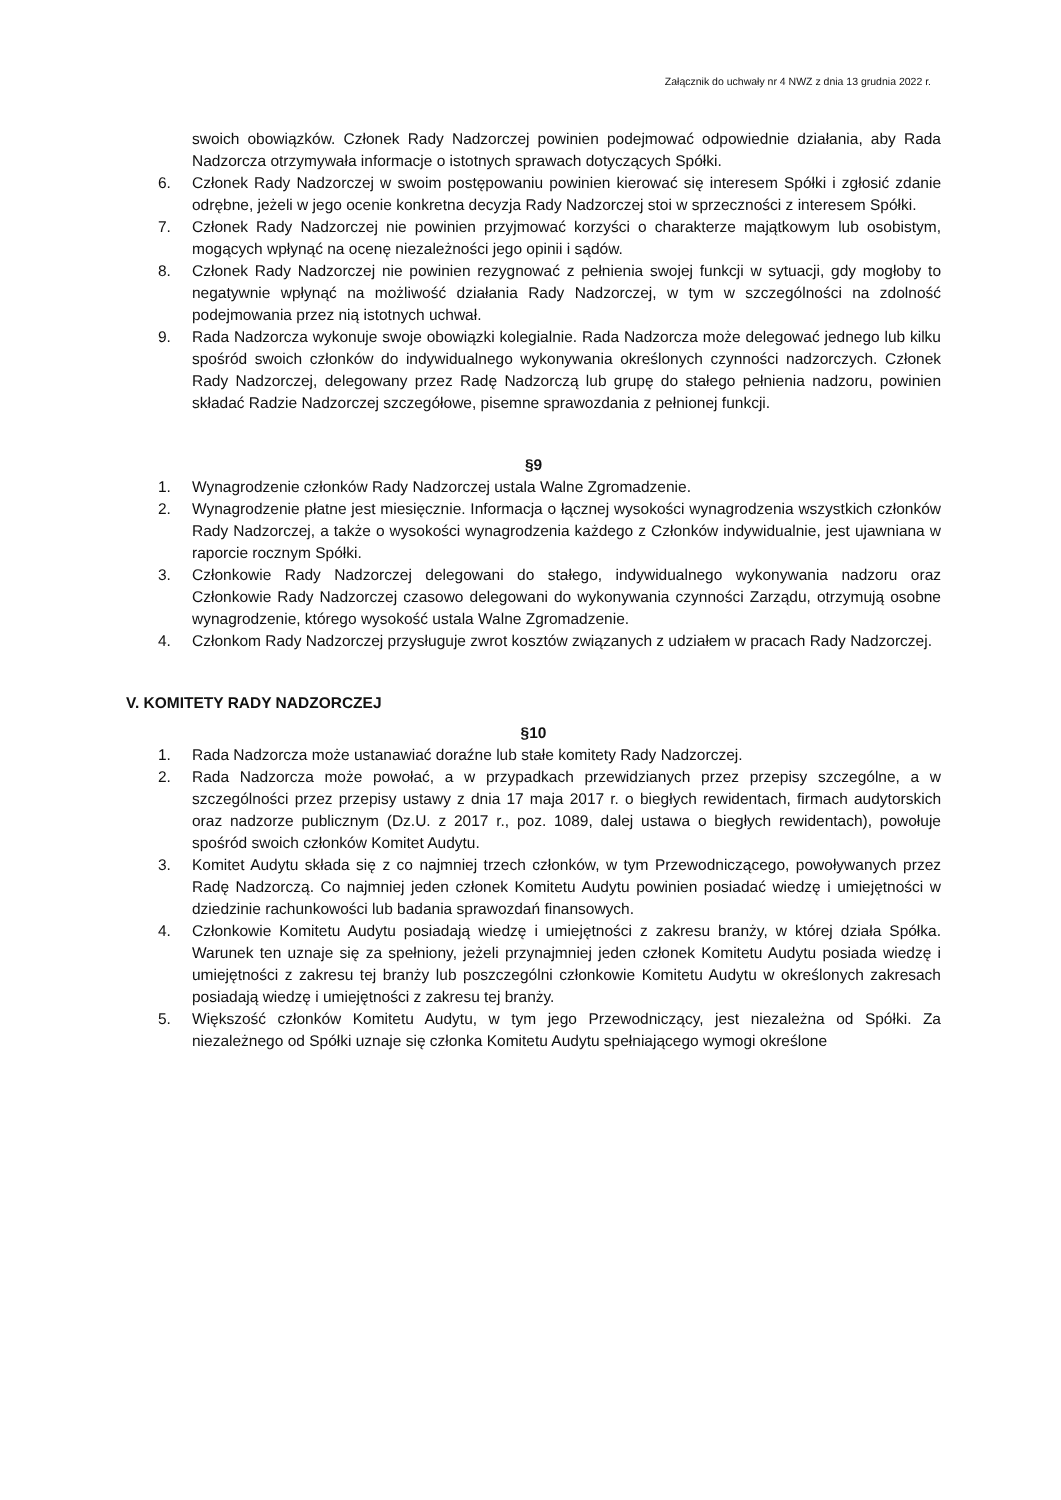Załącznik do uchwały nr 4 NWZ z dnia 13 grudnia 2022 r.
swoich obowiązków. Członek Rady Nadzorczej powinien podejmować odpowiednie działania, aby Rada Nadzorcza otrzymywała informacje o istotnych sprawach dotyczących Spółki.
6. Członek Rady Nadzorczej w swoim postępowaniu powinien kierować się interesem Spółki i zgłosić zdanie odrębne, jeżeli w jego ocenie konkretna decyzja Rady Nadzorczej stoi w sprzeczności z interesem Spółki.
7. Członek Rady Nadzorczej nie powinien przyjmować korzyści o charakterze majątkowym lub osobistym, mogących wpłynąć na ocenę niezależności jego opinii i sądów.
8. Członek Rady Nadzorczej nie powinien rezygnować z pełnienia swojej funkcji w sytuacji, gdy mogłoby to negatywnie wpłynąć na możliwość działania Rady Nadzorczej, w tym w szczególności na zdolność podejmowania przez nią istotnych uchwał.
9. Rada Nadzorcza wykonuje swoje obowiązki kolegialnie. Rada Nadzorcza może delegować jednego lub kilku spośród swoich członków do indywidualnego wykonywania określonych czynności nadzorczych. Członek Rady Nadzorczej, delegowany przez Radę Nadzorczą lub grupę do stałego pełnienia nadzoru, powinien składać Radzie Nadzorczej szczegółowe, pisemne sprawozdania z pełnionej funkcji.
§9
1. Wynagrodzenie członków Rady Nadzorczej ustala Walne Zgromadzenie.
2. Wynagrodzenie płatne jest miesięcznie. Informacja o łącznej wysokości wynagrodzenia wszystkich członków Rady Nadzorczej, a także o wysokości wynagrodzenia każdego z Członków indywidualnie, jest ujawniana w raporcie rocznym Spółki.
3. Członkowie Rady Nadzorczej delegowani do stałego, indywidualnego wykonywania nadzoru oraz Członkowie Rady Nadzorczej czasowo delegowani do wykonywania czynności Zarządu, otrzymują osobne wynagrodzenie, którego wysokość ustala Walne Zgromadzenie.
4. Członkom Rady Nadzorczej przysługuje zwrot kosztów związanych z udziałem w pracach Rady Nadzorczej.
V. KOMITETY RADY NADZORCZEJ
§10
1. Rada Nadzorcza może ustanawiać doraźne lub stałe komitety Rady Nadzorczej.
2. Rada Nadzorcza może powołać, a w przypadkach przewidzianych przez przepisy szczególne, a w szczególności przez przepisy ustawy z dnia 17 maja 2017 r. o biegłych rewidentach, firmach audytorskich oraz nadzorze publicznym (Dz.U. z 2017 r., poz. 1089, dalej ustawa o biegłych rewidentach), powołuje spośród swoich członków Komitet Audytu.
3. Komitet Audytu składa się z co najmniej trzech członków, w tym Przewodniczącego, powoływanych przez Radę Nadzorczą. Co najmniej jeden członek Komitetu Audytu powinien posiadać wiedzę i umiejętności w dziedzinie rachunkowości lub badania sprawozdań finansowych.
4. Członkowie Komitetu Audytu posiadają wiedzę i umiejętności z zakresu branży, w której działa Spółka. Warunek ten uznaje się za spełniony, jeżeli przynajmniej jeden członek Komitetu Audytu posiada wiedzę i umiejętności z zakresu tej branży lub poszczególni członkowie Komitetu Audytu w określonych zakresach posiadają wiedzę i umiejętności z zakresu tej branży.
5. Większość członków Komitetu Audytu, w tym jego Przewodniczący, jest niezależna od Spółki. Za niezależnego od Spółki uznaje się członka Komitetu Audytu spełniającego wymogi określone